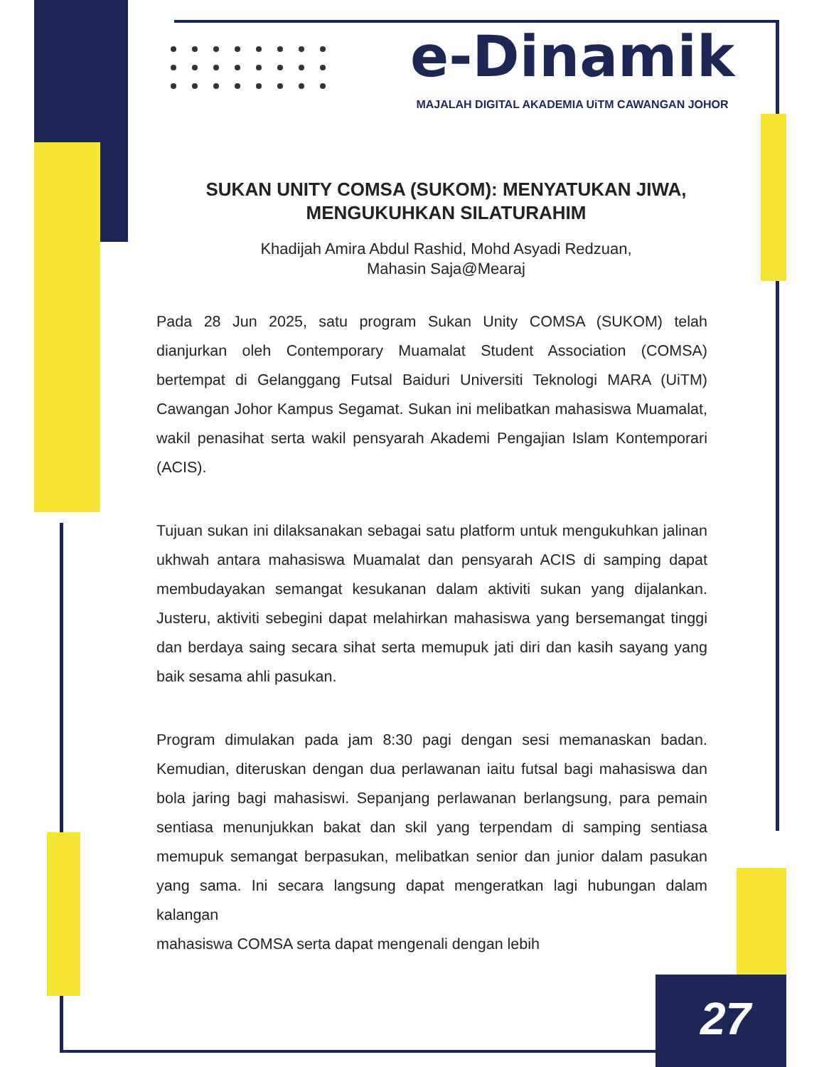e-Dinamik
MAJALAH DIGITAL AKADEMIA UiTM CAWANGAN JOHOR
SUKAN UNITY COMSA (SUKOM): MENYATUKAN JIWA, MENGUKUHKAN SILATURAHIM
Khadijah Amira Abdul Rashid, Mohd Asyadi Redzuan,
Mahasin Saja@Mearaj
Pada 28 Jun 2025, satu program Sukan Unity COMSA (SUKOM) telah dianjurkan oleh Contemporary Muamalat Student Association (COMSA) bertempat di Gelanggang Futsal Baiduri Universiti Teknologi MARA (UiTM) Cawangan Johor Kampus Segamat. Sukan ini melibatkan mahasiswa Muamalat, wakil penasihat serta wakil pensyarah Akademi Pengajian Islam Kontemporari (ACIS).
Tujuan sukan ini dilaksanakan sebagai satu platform untuk mengukuhkan jalinan ukhwah antara mahasiswa Muamalat dan pensyarah ACIS di samping dapat membudayakan semangat kesukanan dalam aktiviti sukan yang dijalankan. Justeru, aktiviti sebegini dapat melahirkan mahasiswa yang bersemangat tinggi dan berdaya saing secara sihat serta memupuk jati diri dan kasih sayang yang baik sesama ahli pasukan.
Program dimulakan pada jam 8:30 pagi dengan sesi memanaskan badan. Kemudian, diteruskan dengan dua perlawanan iaitu futsal bagi mahasiswa dan bola jaring bagi mahasiswi. Sepanjang perlawanan berlangsung, para pemain sentiasa menunjukkan bakat dan skil yang terpendam di samping sentiasa memupuk semangat berpasukan, melibatkan senior dan junior dalam pasukan yang sama. Ini secara langsung dapat mengeratkan lagi hubungan dalam kalangan
mahasiswa COMSA serta dapat mengenali dengan lebih
27